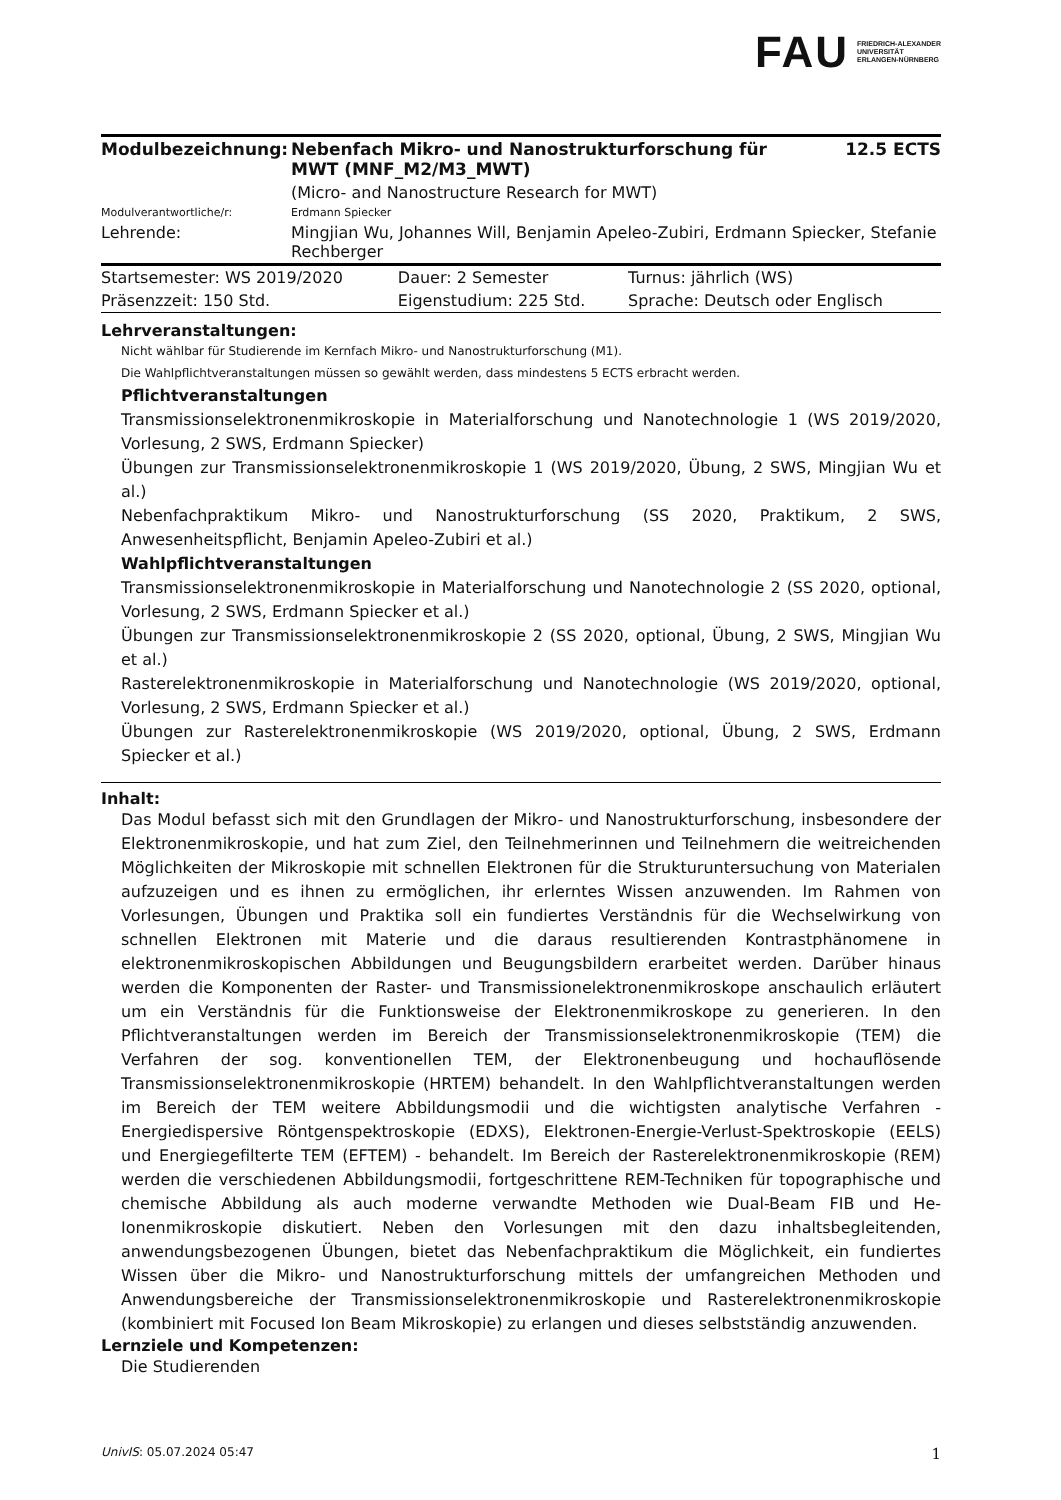FAU FRIEDRICH-ALEXANDER
UNIVERSITÄT
ERLANGEN-NÜRNBERG
| Modulbezeichnung: | Nebenfach Mikro- und Nanostrukturforschung für MWT (MNF_M2/M3_MWT) | 12.5 ECTS |
| | (Micro- and Nanostructure Research for MWT) | |
| Modulverantwortliche/r: | Erdmann Spiecker | |
| Lehrende: | Mingjian Wu, Johannes Will, Benjamin Apeleo-Zubiri, Erdmann Spiecker, Stefanie Rechberger | |
| Startsemester: WS 2019/2020 | Dauer: 2 Semester | Turnus: jährlich (WS) |
| Präsenzzeit: 150 Std. | Eigenstudium: 225 Std. | Sprache: Deutsch oder Englisch |
Lehrveranstaltungen:
Nicht wählbar für Studierende im Kernfach Mikro- und Nanostrukturforschung (M1).
Die Wahlpflichtveranstaltungen müssen so gewählt werden, dass mindestens 5 ECTS erbracht werden.
Pflichtveranstaltungen
Transmissionselektronenmikroskopie in Materialforschung und Nanotechnologie 1 (WS 2019/2020, Vorlesung, 2 SWS, Erdmann Spiecker)
Übungen zur Transmissionselektronenmikroskopie 1 (WS 2019/2020, Übung, 2 SWS, Mingjian Wu et al.)
Nebenfachpraktikum Mikro- und Nanostrukturforschung (SS 2020, Praktikum, 2 SWS, Anwesenheitspflicht, Benjamin Apeleo-Zubiri et al.)
Wahlpflichtveranstaltungen
Transmissionselektronenmikroskopie in Materialforschung und Nanotechnologie 2 (SS 2020, optional, Vorlesung, 2 SWS, Erdmann Spiecker et al.)
Übungen zur Transmissionselektronenmikroskopie 2 (SS 2020, optional, Übung, 2 SWS, Mingjian Wu et al.)
Rasterelektronenmikroskopie in Materialforschung und Nanotechnologie (WS 2019/2020, optional, Vorlesung, 2 SWS, Erdmann Spiecker et al.)
Übungen zur Rasterelektronenmikroskopie (WS 2019/2020, optional, Übung, 2 SWS, Erdmann Spiecker et al.)
Inhalt:
Das Modul befasst sich mit den Grundlagen der Mikro- und Nanostrukturforschung, insbesondere der Elektronenmikroskopie, und hat zum Ziel, den Teilnehmerinnen und Teilnehmern die weitreichenden Möglichkeiten der Mikroskopie mit schnellen Elektronen für die Strukturuntersuchung von Materialen aufzuzeigen und es ihnen zu ermöglichen, ihr erlerntes Wissen anzuwenden. Im Rahmen von Vorlesungen, Übungen und Praktika soll ein fundiertes Verständnis für die Wechselwirkung von schnellen Elektronen mit Materie und die daraus resultierenden Kontrastphänomene in elektronenmikroskopischen Abbildungen und Beugungsbildern erarbeitet werden. Darüber hinaus werden die Komponenten der Raster- und Transmissionelektronenmikroskope anschaulich erläutert um ein Verständnis für die Funktionsweise der Elektronenmikroskope zu generieren. In den Pflichtveranstaltungen werden im Bereich der Transmissionselektronenmikroskopie (TEM) die Verfahren der sog. konventionellen TEM, der Elektronenbeugung und hochauflösende Transmissionselektronenmikroskopie (HRTEM) behandelt. In den Wahlpflichtveranstaltungen werden im Bereich der TEM weitere Abbildungsmodii und die wichtigsten analytische Verfahren - Energiedispersive Röntgenspektroskopie (EDXS), Elektronen-Energie-Verlust-Spektroskopie (EELS) und Energiegefilterte TEM (EFTEM) - behandelt. Im Bereich der Rasterelektronenmikroskopie (REM) werden die verschiedenen Abbildungsmodii, fortgeschrittene REM-Techniken für topographische und chemische Abbildung als auch moderne verwandte Methoden wie Dual-Beam FIB und He-Ionenmikroskopie diskutiert. Neben den Vorlesungen mit den dazu inhaltsbegleitenden, anwendungsbezogenen Übungen, bietet das Nebenfachpraktikum die Möglichkeit, ein fundiertes Wissen über die Mikro- und Nanostrukturforschung mittels der umfangreichen Methoden und Anwendungsbereiche der Transmissionselektronenmikroskopie und Rasterelektronenmikroskopie (kombiniert mit Focused Ion Beam Mikroskopie) zu erlangen und dieses selbstständig anzuwenden.
Lernziele und Kompetenzen:
Die Studierenden
UnivIS: 05.07.2024 05:47 1